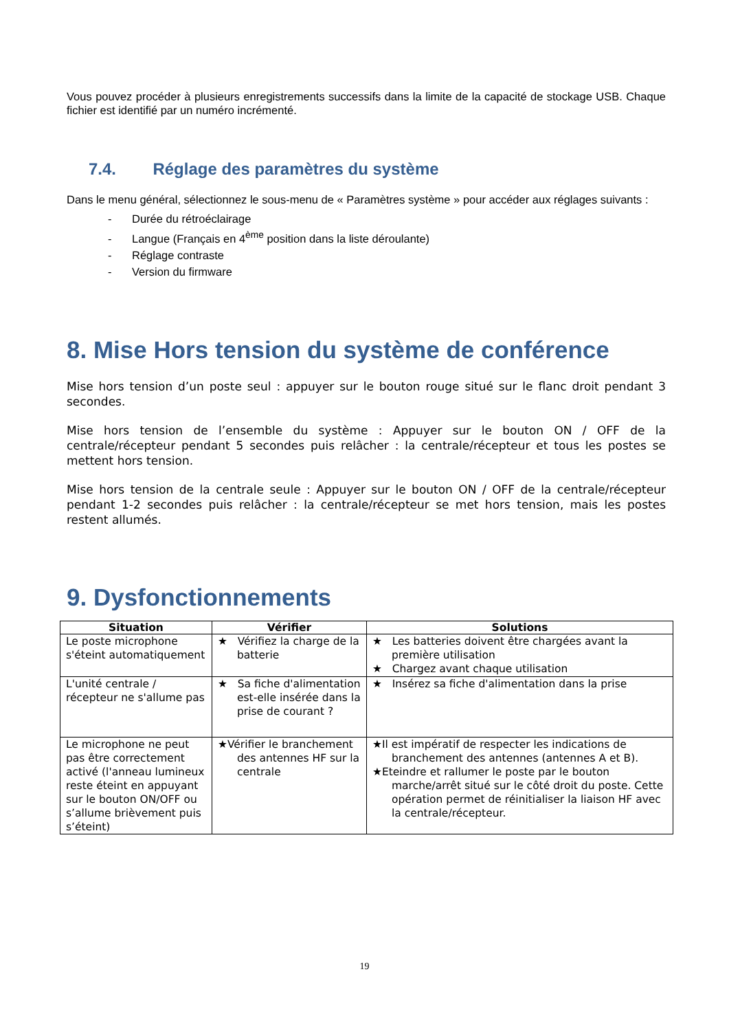Vous pouvez procéder à plusieurs enregistrements successifs dans la limite de la capacité de stockage USB. Chaque fichier est identifié par un numéro incrémenté.
7.4. Réglage des paramètres du système
Dans le menu général, sélectionnez le sous-menu de « Paramètres système » pour accéder aux réglages suivants :
- Durée du rétroéclairage
- Langue (Français en 4<sup>ème</sup> position dans la liste déroulante)
- Réglage contraste
- Version du firmware
8. Mise Hors tension du système de conférence
Mise hors tension d’un poste seul : appuyer sur le bouton rouge situé sur le flanc droit pendant 3 secondes.
Mise hors tension de l’ensemble du système : Appuyer sur le bouton ON / OFF de la centrale/récepteur pendant 5 secondes puis relâcher : la centrale/récepteur et tous les postes se mettent hors tension.
Mise hors tension de la centrale seule : Appuyer sur le bouton ON / OFF de la centrale/récepteur pendant 1-2 secondes puis relâcher : la centrale/récepteur se met hors tension, mais les postes restent allumés.
9. Dysfonctionnements
| Situation | Vérifier | Solutions |
| --- | --- | --- |
| Le poste microphone s'éteint automatiquement | ★ Vérifiez la charge de la batterie | ★ Les batteries doivent être chargées avant la première utilisation ★ Chargez avant chaque utilisation |
| L'unité centrale / récepteur ne s'allume pas | ★ Sa fiche d'alimentation est-elle insérée dans la prise de courant ? | ★ Insérez sa fiche d'alimentation dans la prise |
| Le microphone ne peut pas être correctement activé (l'anneau lumineux reste éteint en appuyant sur le bouton ON/OFF ou s’allume brièvement puis s’éteint) | ★Vérifier le branchement des antennes HF sur la centrale | ★Il est impératif de respecter les indications de branchement des antennes (antennes A et B). ★Eteindre et rallumer le poste par le bouton marche/arrêt situé sur le côté droit du poste. Cette opération permet de réinitialiser la liaison HF avec la centrale/récepteur. |
19